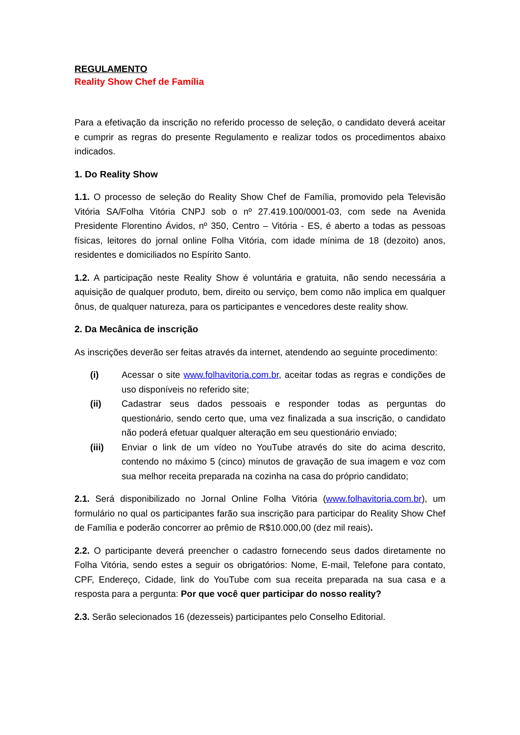REGULAMENTO
Reality Show Chef de Família
Para a efetivação da inscrição no referido processo de seleção, o candidato deverá aceitar e cumprir as regras do presente Regulamento e realizar todos os procedimentos abaixo indicados.
1. Do Reality Show
1.1. O processo de seleção do Reality Show Chef de Família, promovido pela Televisão Vitória SA/Folha Vitória CNPJ sob o nº 27.419.100/0001-03, com sede na Avenida Presidente Florentino Ávidos, nº 350, Centro – Vitória - ES, é aberto a todas as pessoas físicas, leitores do jornal online Folha Vitória, com idade mínima de 18 (dezoito) anos, residentes e domiciliados no Espírito Santo.
1.2. A participação neste Reality Show é voluntária e gratuita, não sendo necessária a aquisição de qualquer produto, bem, direito ou serviço, bem como não implica em qualquer ônus, de qualquer natureza, para os participantes e vencedores deste reality show.
2. Da Mecânica de inscrição
As inscrições deverão ser feitas através da internet, atendendo ao seguinte procedimento:
(i) Acessar o site www.folhavitoria.com.br, aceitar todas as regras e condições de uso disponíveis no referido site;
(ii) Cadastrar seus dados pessoais e responder todas as perguntas do questionário, sendo certo que, uma vez finalizada a sua inscrição, o candidato não poderá efetuar qualquer alteração em seu questionário enviado;
(iii) Enviar o link de um vídeo no YouTube através do site do acima descrito, contendo no máximo 5 (cinco) minutos de gravação de sua imagem e voz com sua melhor receita preparada na cozinha na casa do próprio candidato;
2.1. Será disponibilizado no Jornal Online Folha Vitória (www.folhavitoria.com.br), um formulário no qual os participantes farão sua inscrição para participar do Reality Show Chef de Família e poderão concorrer ao prêmio de R$10.000,00 (dez mil reais).
2.2. O participante deverá preencher o cadastro fornecendo seus dados diretamente no Folha Vitória, sendo estes a seguir os obrigatórios: Nome, E-mail, Telefone para contato, CPF, Endereço, Cidade, link do YouTube com sua receita preparada na sua casa e a resposta para a pergunta: Por que você quer participar do nosso reality?
2.3. Serão selecionados 16 (dezesseis) participantes pelo Conselho Editorial.